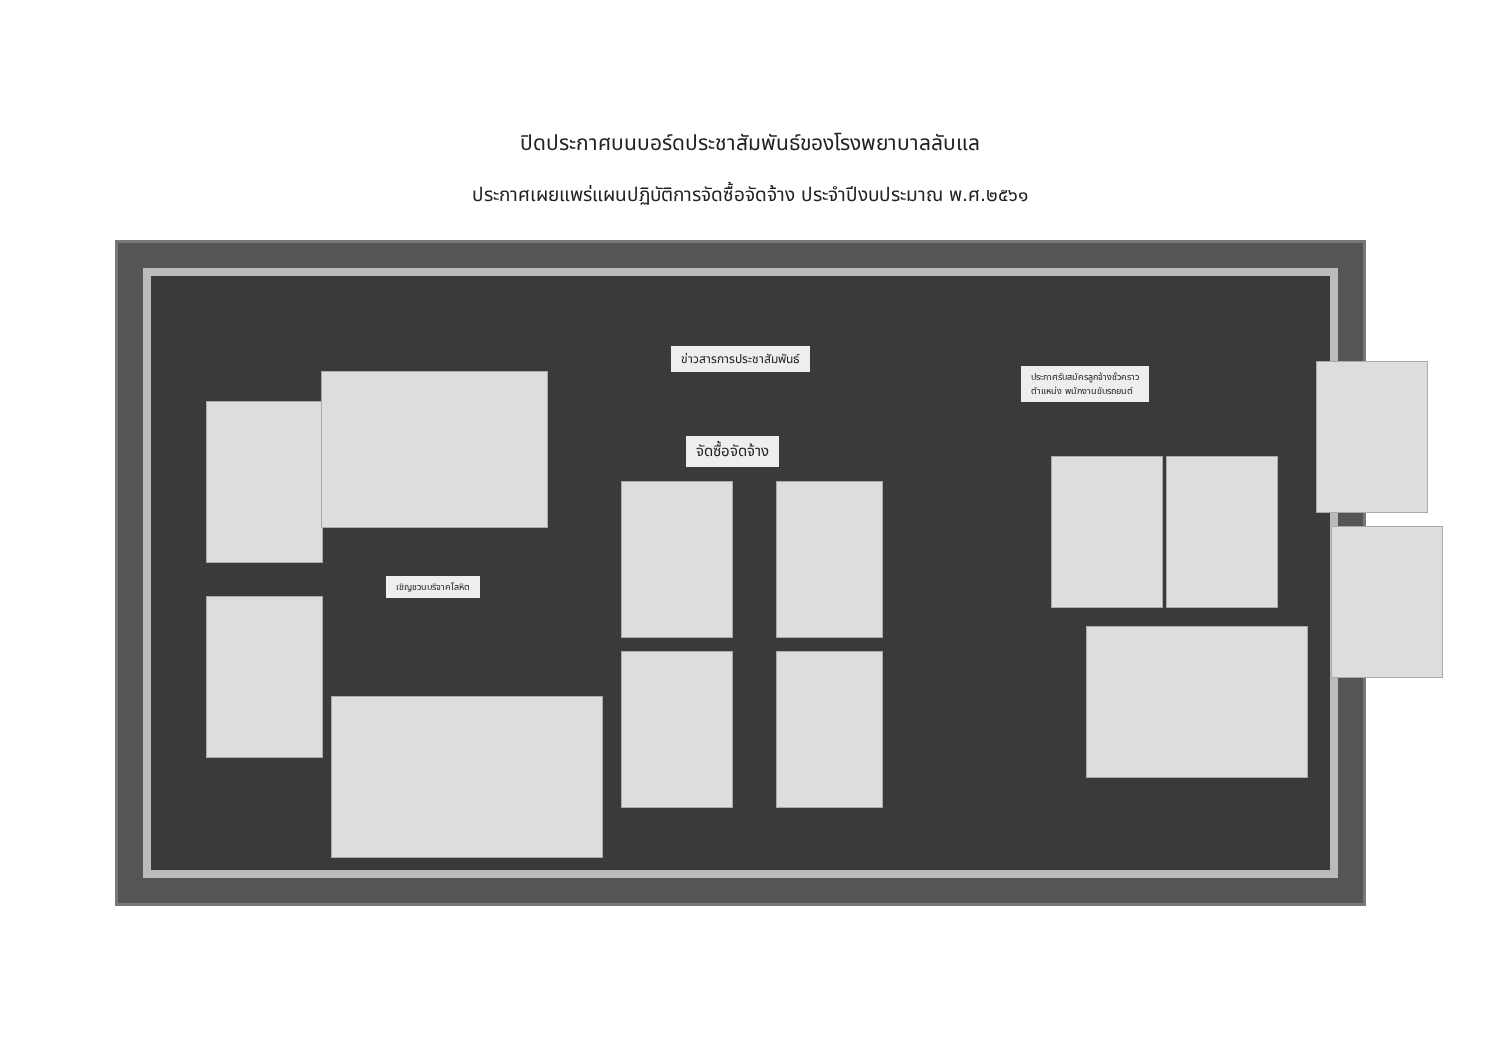ปิดประกาศบนบอร์ดประชาสัมพันธ์ของโรงพยาบาลลับแล
ประกาศเผยแพร่แผนปฏิบัติการจัดซื้อจัดจ้าง ประจำปีงบประมาณ พ.ศ.๒๕๖๑
ข่าวสารการประชาสัมพันธ์
จัดซื้อจัดจ้าง
ประกาศรับสมัครลูกจ้างชั่วคราว
ตำแหน่ง พนักงานขับรถยนต์
เชิญชวนบริจาคโลหิต